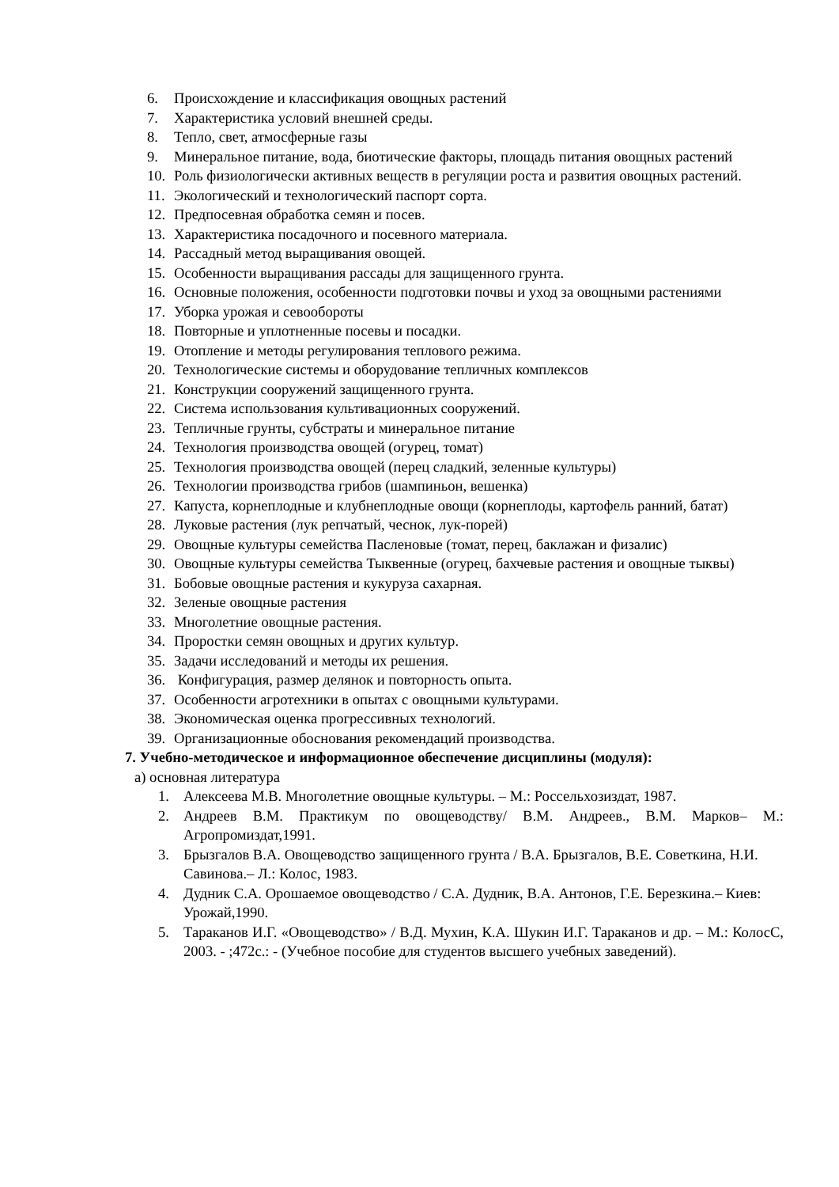6. Происхождение и классификация овощных растений
7. Характеристика условий внешней среды.
8. Тепло, свет, атмосферные газы
9. Минеральное питание, вода, биотические факторы, площадь питания овощных растений
10. Роль физиологически активных веществ в регуляции роста и развития овощных растений.
11. Экологический и технологический паспорт сорта.
12. Предпосевная обработка семян и посев.
13. Характеристика посадочного и посевного материала.
14. Рассадный метод выращивания овощей.
15. Особенности выращивания рассады для защищенного грунта.
16. Основные положения, особенности подготовки почвы и уход за овощными растениями
17. Уборка урожая и севообороты
18. Повторные и уплотненные посевы и посадки.
19. Отопление и методы регулирования теплового режима.
20. Технологические системы и оборудование тепличных комплексов
21. Конструкции сооружений защищенного грунта.
22. Система использования культивационных сооружений.
23. Тепличные грунты, субстраты и минеральное питание
24. Технология производства овощей (огурец, томат)
25. Технология производства овощей (перец сладкий, зеленные культуры)
26. Технологии производства грибов (шампиньон, вешенка)
27. Капуста, корнеплодные и клубнеплодные овощи (корнеплоды, картофель ранний, батат)
28. Луковые растения (лук репчатый, чеснок, лук-порей)
29. Овощные культуры семейства Пасленовые (томат, перец, баклажан и физалис)
30. Овощные культуры семейства Тыквенные (огурец, бахчевые растения и овощные тыквы)
31. Бобовые овощные растения и кукуруза сахарная.
32. Зеленые овощные растения
33. Многолетние овощные растения.
34. Проростки семян овощных и других культур.
35. Задачи исследований и методы их решения.
36. Конфигурация, размер делянок и повторность опыта.
37. Особенности агротехники в опытах с овощными культурами.
38. Экономическая оценка прогрессивных технологий.
39. Организационные обоснования рекомендаций производства.
7. Учебно-методическое и информационное обеспечение дисциплины (модуля):
а) основная литература
1. Алексеева М.В. Многолетние овощные культуры. – М.: Россельхозиздат, 1987.
2. Андреев В.М. Практикум по овощеводству/ В.М. Андреев., В.М. Марков– М.: Агропромиздат,1991.
3. Брызгалов В.А. Овощеводство защищенного грунта / В.А. Брызгалов, В.Е. Советкина, Н.И. Савинова.– Л.: Колос, 1983.
4. Дудник С.А. Орошаемое овощеводство / С.А. Дудник, В.А. Антонов, Г.Е. Березкина.– Киев: Урожай,1990.
5. Тараканов И.Г. «Овощеводство» / В.Д. Мухин, К.А. Шукин И.Г. Тараканов и др. – М.: КолосС, 2003. - ;472с.: - (Учебное пособие для студентов высшего учебных заведений).